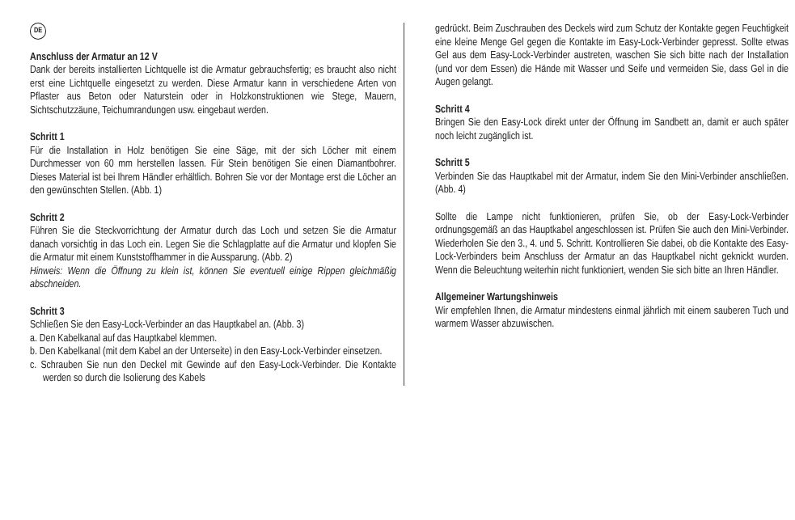DE
Anschluss der Armatur an 12 V
Dank der bereits installierten Lichtquelle ist die Armatur gebrauchsfertig; es braucht also nicht erst eine Lichtquelle eingesetzt zu werden. Diese Armatur kann in verschiedene Arten von Pflaster aus Beton oder Naturstein oder in Holzkonstruktionen wie Stege, Mauern, Sichtschutzzäune, Teichumrandungen usw. eingebaut werden.
Schritt 1
Für die Installation in Holz benötigen Sie eine Säge, mit der sich Löcher mit einem Durchmesser von 60 mm herstellen lassen. Für Stein benötigen Sie einen Diamantbohrer. Dieses Material ist bei Ihrem Händler erhältlich. Bohren Sie vor der Montage erst die Löcher an den gewünschten Stellen. (Abb. 1)
Schritt 2
Führen Sie die Steckvorrichtung der Armatur durch das Loch und setzen Sie die Armatur danach vorsichtig in das Loch ein. Legen Sie die Schlagplatte auf die Armatur und klopfen Sie die Armatur mit einem Kunststoffhammer in die Aussparung. (Abb. 2)
Hinweis: Wenn die Öffnung zu klein ist, können Sie eventuell einige Rippen gleichmäßig abschneiden.
Schritt 3
Schließen Sie den Easy-Lock-Verbinder an das Hauptkabel an. (Abb. 3)
a. Den Kabelkanal auf das Hauptkabel klemmen.
b. Den Kabelkanal (mit dem Kabel an der Unterseite) in den Easy-Lock-Verbinder einsetzen.
c. Schrauben Sie nun den Deckel mit Gewinde auf den Easy-Lock-Verbinder. Die Kontakte werden so durch die Isolierung des Kabels
gedrückt. Beim Zuschrauben des Deckels wird zum Schutz der Kontakte gegen Feuchtigkeit eine kleine Menge Gel gegen die Kontakte im Easy-Lock-Verbinder gepresst. Sollte etwas Gel aus dem Easy-Lock-Verbinder austreten, waschen Sie sich bitte nach der Installation (und vor dem Essen) die Hände mit Wasser und Seife und vermeiden Sie, dass Gel in die Augen gelangt.
Schritt 4
Bringen Sie den Easy-Lock direkt unter der Öffnung im Sandbett an, damit er auch später noch leicht zugänglich ist.
Schritt 5
Verbinden Sie das Hauptkabel mit der Armatur, indem Sie den Mini-Verbinder anschließen. (Abb. 4)
Sollte die Lampe nicht funktionieren, prüfen Sie, ob der Easy-Lock-Verbinder ordnungsgemäß an das Hauptkabel angeschlossen ist. Prüfen Sie auch den Mini-Verbinder. Wiederholen Sie den 3., 4. und 5. Schritt. Kontrollieren Sie dabei, ob die Kontakte des Easy-Lock-Verbinders beim Anschluss der Armatur an das Hauptkabel nicht geknickt wurden. Wenn die Beleuchtung weiterhin nicht funktioniert, wenden Sie sich bitte an Ihren Händler.
Allgemeiner Wartungshinweis
Wir empfehlen Ihnen, die Armatur mindestens einmal jährlich mit einem sauberen Tuch und warmem Wasser abzuwischen.